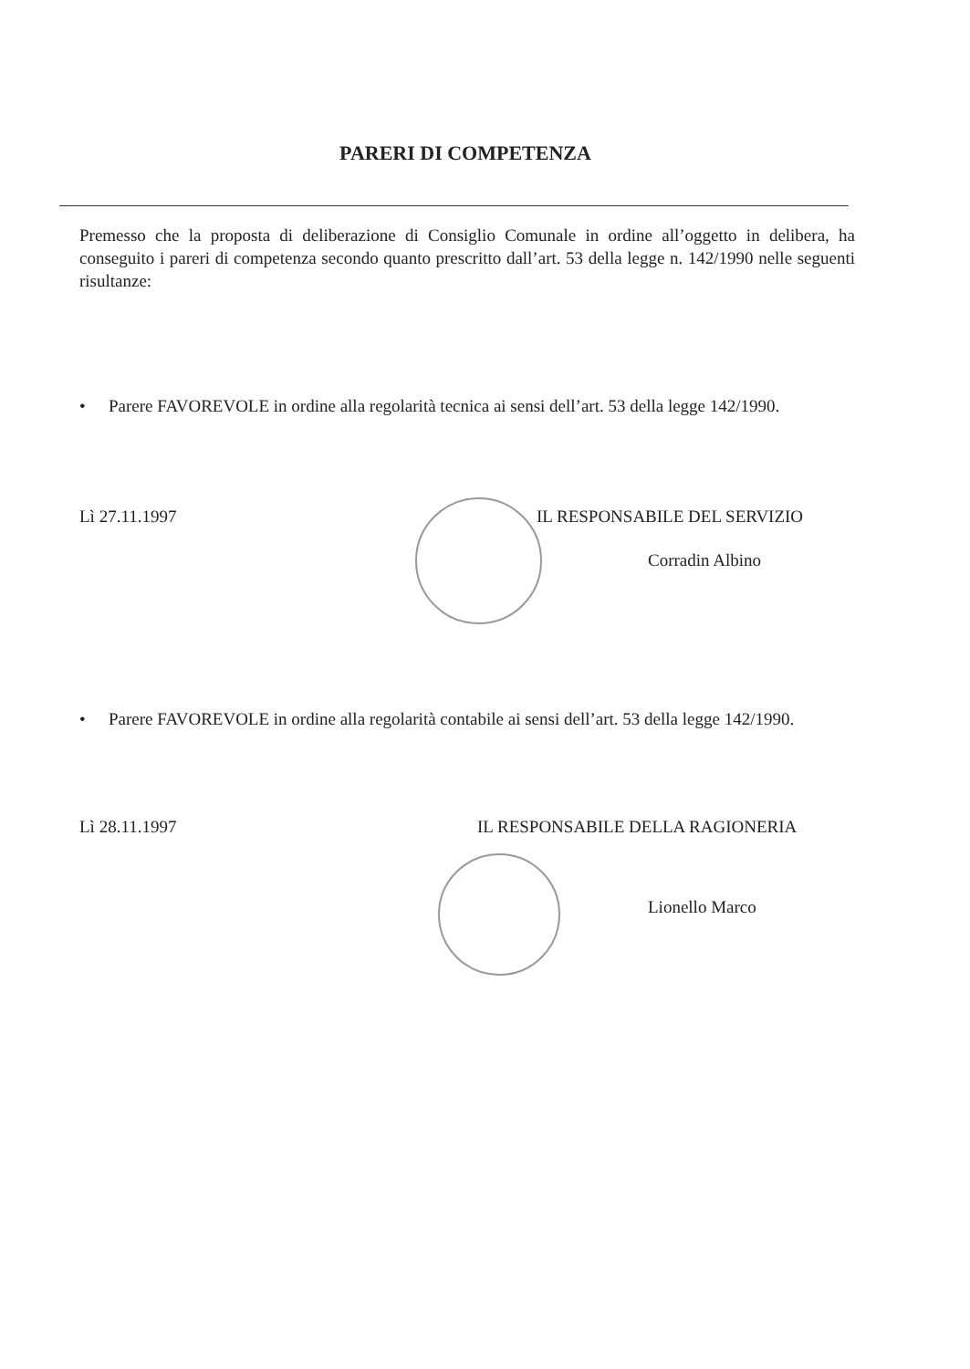PARERI DI COMPETENZA
Premesso che la proposta di deliberazione di Consiglio Comunale in ordine all’oggetto in delibera, ha conseguito i pareri di competenza secondo quanto prescritto dall’art. 53 della legge n. 142/1990 nelle seguenti risultanze:
• Parere FAVOREVOLE in ordine alla regolarità tecnica ai sensi dell’art. 53 della legge 142/1990.
Lì 27.11.1997 IL RESPONSABILE DEL SERVIZIO
Corradin Albino
• Parere FAVOREVOLE in ordine alla regolarità contabile ai sensi dell’art. 53 della legge 142/1990.
Lì 28.11.1997
IL RESPONSABILE DELLA RAGIONERIA
Lionello Marco